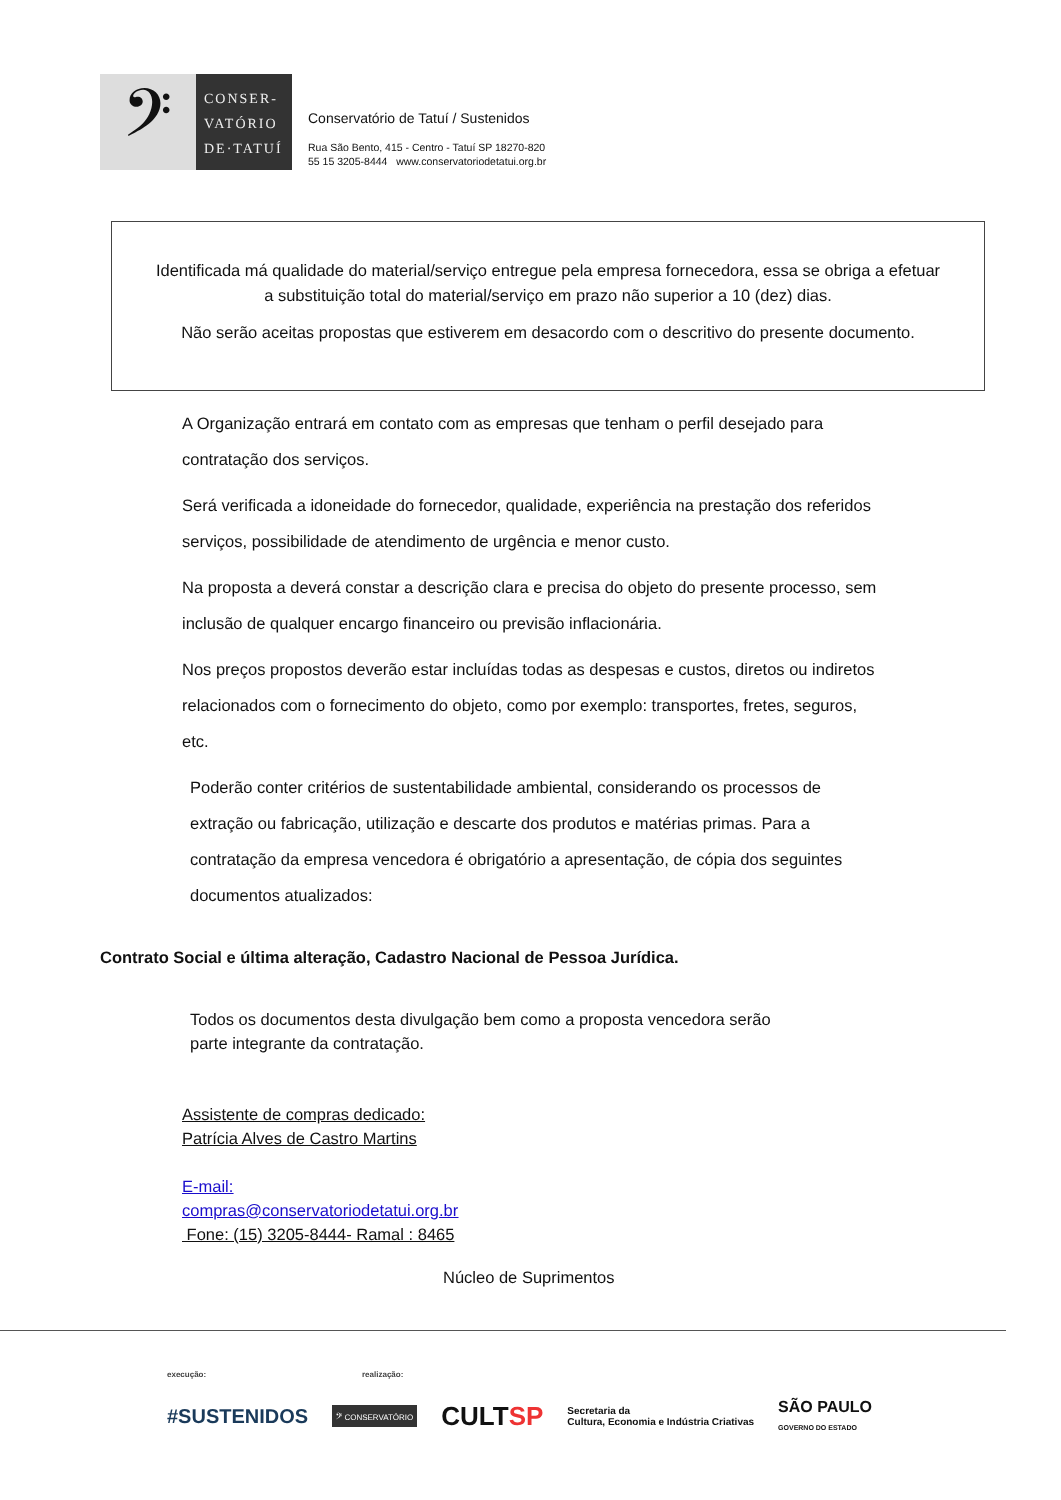𝄢
CONSER-
VATÓRIO
DE·TATUÍ
Conservatório de Tatuí / Sustenidos
Rua São Bento, 415 - Centro - Tatuí SP 18270-820
55 15 3205-8444 www.conservatoriodetatui.org.br
Identificada má qualidade do material/serviço entregue pela empresa fornecedora, essa se obriga a efetuar a substituição total do material/serviço em prazo não superior a 10 (dez) dias.
Não serão aceitas propostas que estiverem em desacordo com o descritivo do presente documento.
A Organização entrará em contato com as empresas que tenham o perfil desejado para contratação dos serviços.
Será verificada a idoneidade do fornecedor, qualidade, experiência na prestação dos referidos serviços, possibilidade de atendimento de urgência e menor custo.
Na proposta a deverá constar a descrição clara e precisa do objeto do presente processo, sem inclusão de qualquer encargo financeiro ou previsão inflacionária.
Nos preços propostos deverão estar incluídas todas as despesas e custos, diretos ou indiretos relacionados com o fornecimento do objeto, como por exemplo: transportes, fretes, seguros, etc.
Poderão conter critérios de sustentabilidade ambiental, considerando os processos de extração ou fabricação, utilização e descarte dos produtos e matérias primas. Para a contratação da empresa vencedora é obrigatório a apresentação, de cópia dos seguintes documentos atualizados:
Contrato Social e última alteração, Cadastro Nacional de Pessoa Jurídica.
Todos os documentos desta divulgação bem como a proposta vencedora serão
parte integrante da contratação.
Assistente de compras dedicado:
Patrícia Alves de Castro Martins
E-mail:
compras@conservatoriodetatui.org.br
Fone: (15) 3205-8444- Ramal : 8465
Núcleo de Suprimentos
execução: realização:
#SUSTENIDOS 𝄢 CONSERVATÓRIO CULTSP Secretaria da
Cultura, Economia e Indústria Criativas SÃO PAULO
GOVERNO DO ESTADO